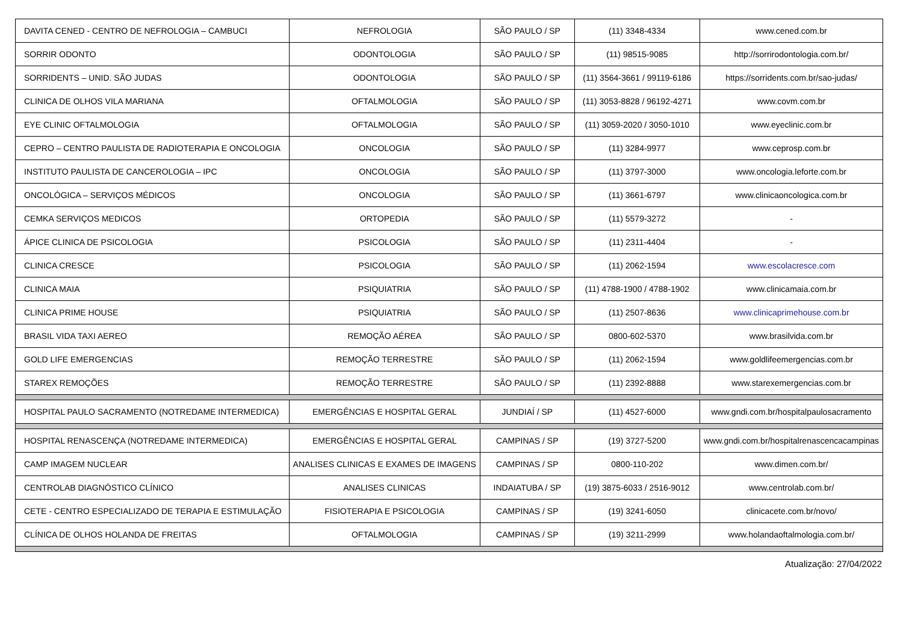| DAVITA CENED - CENTRO DE NEFROLOGIA – CAMBUCI | NEFROLOGIA | SÃO PAULO / SP | (11) 3348-4334 | www.cened.com.br |
| SORRIR ODONTO | ODONTOLOGIA | SÃO PAULO / SP | (11) 98515-9085 | http://sorrirodontologia.com.br/ |
| SORRIDENTS – UNID. SÃO JUDAS | ODONTOLOGIA | SÃO PAULO / SP | (11) 3564-3661 / 99119-6186 | https://sorridents.com.br/sao-judas/ |
| CLINICA DE OLHOS VILA MARIANA | OFTALMOLOGIA | SÃO PAULO / SP | (11) 3053-8828 / 96192-4271 | www.covm.com.br |
| EYE CLINIC OFTALMOLOGIA | OFTALMOLOGIA | SÃO PAULO / SP | (11) 3059-2020 / 3050-1010 | www.eyeclinic.com.br |
| CEPRO – CENTRO PAULISTA DE RADIOTERAPIA E ONCOLOGIA | ONCOLOGIA | SÃO PAULO / SP | (11) 3284-9977 | www.ceprosp.com.br |
| INSTITUTO PAULISTA DE CANCEROLOGIA – IPC | ONCOLOGIA | SÃO PAULO / SP | (11) 3797-3000 | www.oncologia.leforte.com.br |
| ONCOLÓGICA – SERVIÇOS MÉDICOS | ONCOLOGIA | SÃO PAULO / SP | (11) 3661-6797 | www.clinicaoncologica.com.br |
| CEMKA SERVIÇOS MEDICOS | ORTOPEDIA | SÃO PAULO / SP | (11) 5579-3272 | - |
| ÁPICE CLINICA DE PSICOLOGIA | PSICOLOGIA | SÃO PAULO / SP | (11) 2311-4404 | - |
| CLINICA CRESCE | PSICOLOGIA | SÃO PAULO / SP | (11) 2062-1594 | www.escolacresce.com |
| CLINICA MAIA | PSIQUIATRIA | SÃO PAULO / SP | (11) 4788-1900 / 4788-1902 | www.clinicamaia.com.br |
| CLINICA PRIME HOUSE | PSIQUIATRIA | SÃO PAULO / SP | (11) 2507-8636 | www.clinicaprimehouse.com.br |
| BRASIL VIDA TAXI AEREO | REMOÇÃO AÉREA | SÃO PAULO / SP | 0800-602-5370 | www.brasilvida.com.br |
| GOLD LIFE EMERGENCIAS | REMOÇÃO TERRESTRE | SÃO PAULO / SP | (11) 2062-1594 | www.goldlifeemergencias.com.br |
| STAREX REMOÇÕES | REMOÇÃO TERRESTRE | SÃO PAULO / SP | (11) 2392-8888 | www.starexemergencias.com.br |
| HOSPITAL PAULO SACRAMENTO (NOTREDAME INTERMEDICA) | EMERGÊNCIAS E HOSPITAL GERAL | JUNDIAÍ / SP | (11) 4527-6000 | www.gndi.com.br/hospitalpaulosacramento |
| HOSPITAL RENASCENÇA (NOTREDAME INTERMEDICA) | EMERGÊNCIAS E HOSPITAL GERAL | CAMPINAS / SP | (19) 3727-5200 | www.gndi.com.br/hospitalrenascencacampinas |
| CAMP IMAGEM NUCLEAR | ANALISES CLINICAS E EXAMES DE IMAGENS | CAMPINAS / SP | 0800-110-202 | www.dimen.com.br/ |
| CENTROLAB DIAGNÓSTICO CLÍNICO | ANALISES CLINICAS | INDAIATUBA / SP | (19) 3875-6033 / 2516-9012 | www.centrolab.com.br/ |
| CETE - CENTRO ESPECIALIZADO DE TERAPIA E ESTIMULAÇÃO | FISIOTERAPIA E PSICOLOGIA | CAMPINAS / SP | (19) 3241-6050 | clinicacete.com.br/novo/ |
| CLÍNICA DE OLHOS HOLANDA DE FREITAS | OFTALMOLOGIA | CAMPINAS / SP | (19) 3211-2999 | www.holandaoftalmologia.com.br/ |
Atualização: 27/04/2022